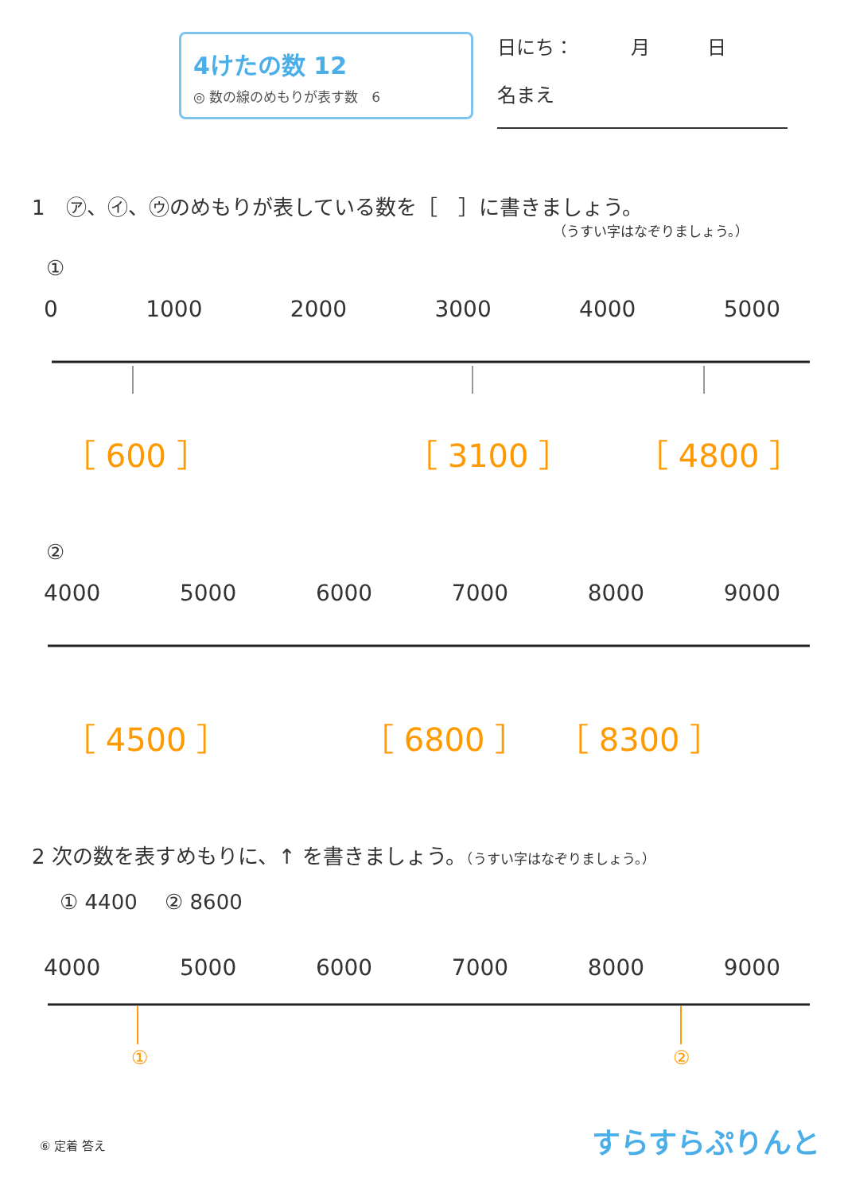4けたの数 12
◎ 数の線のめもりが表す数　6
日にち：　　　月　　　日
名まえ
1　㋐、㋑、㋒のめもりが表している数を［　］に書きましょう。
（うすい字はなぞりましょう。）
①
0 1000 2000 3000 4000 5000
［ 600 ］ ［ 3100 ］ ［ 4800 ］
②
4000 5000 6000 7000 8000 9000
［ 4500 ］ ［ 6800 ］ ［ 8300 ］
2 次の数を表すめもりに、↑ を書きましょう。（うすい字はなぞりましょう。）
① 4400　 ② 8600
4000 5000 6000 7000 8000 9000
①
②
⑥ 定着 答え すらすらぷりんと